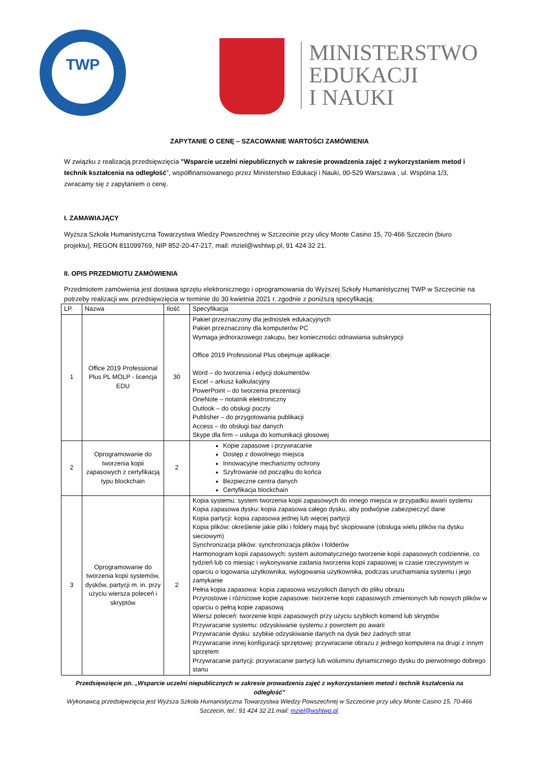TWP
MINISTERSTWO
EDUKACJI
I NAUKI
ZAPYTANIE O CENĘ – SZACOWANIE WARTOŚCI ZAMÓWIENIA
W związku z realizacją przedsięwzięcia "Wsparcie uczelni niepublicznych w zakresie prowadzenia zajęć z wykorzystaniem metod i technik kształcenia na odległość”, współfinansowanego przez Ministerstwo Edukacji i Nauki, 00-529 Warszawa , ul. Wspólna 1/3, zwracamy się z zapytaniem o cenę.
I. ZAMAWIAJĄCY
Wyższa Szkoła Humanistyczna Towarzystwa Wiedzy Powszechnej w Szczecinie przy ulicy Monte Casino 15, 70-466 Szczecin (biuro projektu), REGON 811099769, NIP 852-20-47-217, mail: mziel@wshtwp.pl, 91 424 32 21.
II. OPIS PRZEDMIOTU ZAMÓWIENIA
Przedmiotem zamówienia jest dostawa sprzętu elektronicznego i oprogramowania do Wyższej Szkoły Humanistycznej TWP w Szczecinie na potrzeby realizacji ww. przedsięwzięcia w terminie do 30 kwietnia 2021 r. zgodnie z poniższą specyfikacją:
| LP. | Nazwa | Ilość | Specyfikacja |
| --- | --- | --- | --- |
| 1 | Office 2019 Professional Plus PL MOLP - licencja EDU | 30 | Pakiet przeznaczony dla jednostek edukacyjnych Pakiet przeznaczony dla komputerów PC Wymaga jednorazowego zakupu, bez konieczności odnawiania subskrypcji Office 2019 Professional Plus obejmuje aplikacje: Word – do tworzenia i edycji dokumentów Excel – arkusz kalkulacyjny PowerPoint – do tworzenia prezentacji OneNote – notatnik elektroniczny Outlook – do obsługi poczty Publisher – do przygotowania publikacji Access – do obsługi baz danych Skype dla firm – usługa do komunikacji głosowej |
| 2 | Oprogramowanie do tworzenia kopii zapasowych z certyfikacją typu blockchain | 2 | Kopie zapasowe i przywracanie Dostęp z dowolnego miejsca Innowacyjne mechanizmy ochrony Szyfrowanie od początku do końca Bezpieczne centra danych Certyfikacja blockchain |
| 3 | Oprogramowanie do tworzenia kopii systemów, dysków, partycji m. in. przy użyciu wiersza poleceń i skryptów | 2 | Kopia systemu: system tworzenia kopii zapasowych do innego miejsca w przypadku awarii systemu Kopia zapasowa dysku: kopia zapasowa całego dysku, aby podwójnie zabezpieczyć dane Kopia partycji: kopia zapasowa jednej lub więcej partycji Kopia plików: określenie jakie pliki i foldery mają być skopiowane (obsługa wielu plików na dysku sieciowym) Synchronizacja plików: synchronizacja plików i folderów Harmonogram kopii zapasowych: system automatycznego tworzenie kopii zapasowych codziennie, co tydzień lub co miesiąc i wykonywanie zadania tworzenia kopii zapasowej w czasie rzeczywistym w oparciu o logowania użytkownika, wylogowania użytkownika, podczas uruchamiania systemu i jego zamykanie Pełna kopia zapasowa: kopia zapasowa wszystkich danych do pliku obrazu Przyrostowe i różnicowe kopie zapasowe: tworzenie kopii zapasowych zmienionych lub nowych plików w oparciu o pełną kopie zapasową Wiersz poleceń: tworzenie kopii zapasowych przy użyciu szybkich komend lub skryptów Przywracanie systemu: odzyskiwanie systemu z powrotem po awarii Przywracanie dysku: szybkie odzyskiwanie danych na dysk bez żadnych strat Przywracanie innej konfiguracji sprzętowej: przywracanie obrazu z jednego komputera na drugi z innym sprzętem Przywracanie partycji: przywracanie partycji lub woluminu dynamicznego dysku do pierwotnego dobrego stanu |
Przedsięwzięcie pn. „Wsparcie uczelni niepublicznych w zakresie prowadzenia zajęć z wykorzystaniem metod i technik kształcenia na odległość”
Wykonawcą przedsięwzięcia jest Wyższa Szkoła Humanistyczna Towarzystwa Wiedzy Powszechnej w Szczecinie przy ulicy Monte Casino 15, 70-466 Szczecin, tel.: 91 424 32 21.mail: mziel@wshtwp.pl.